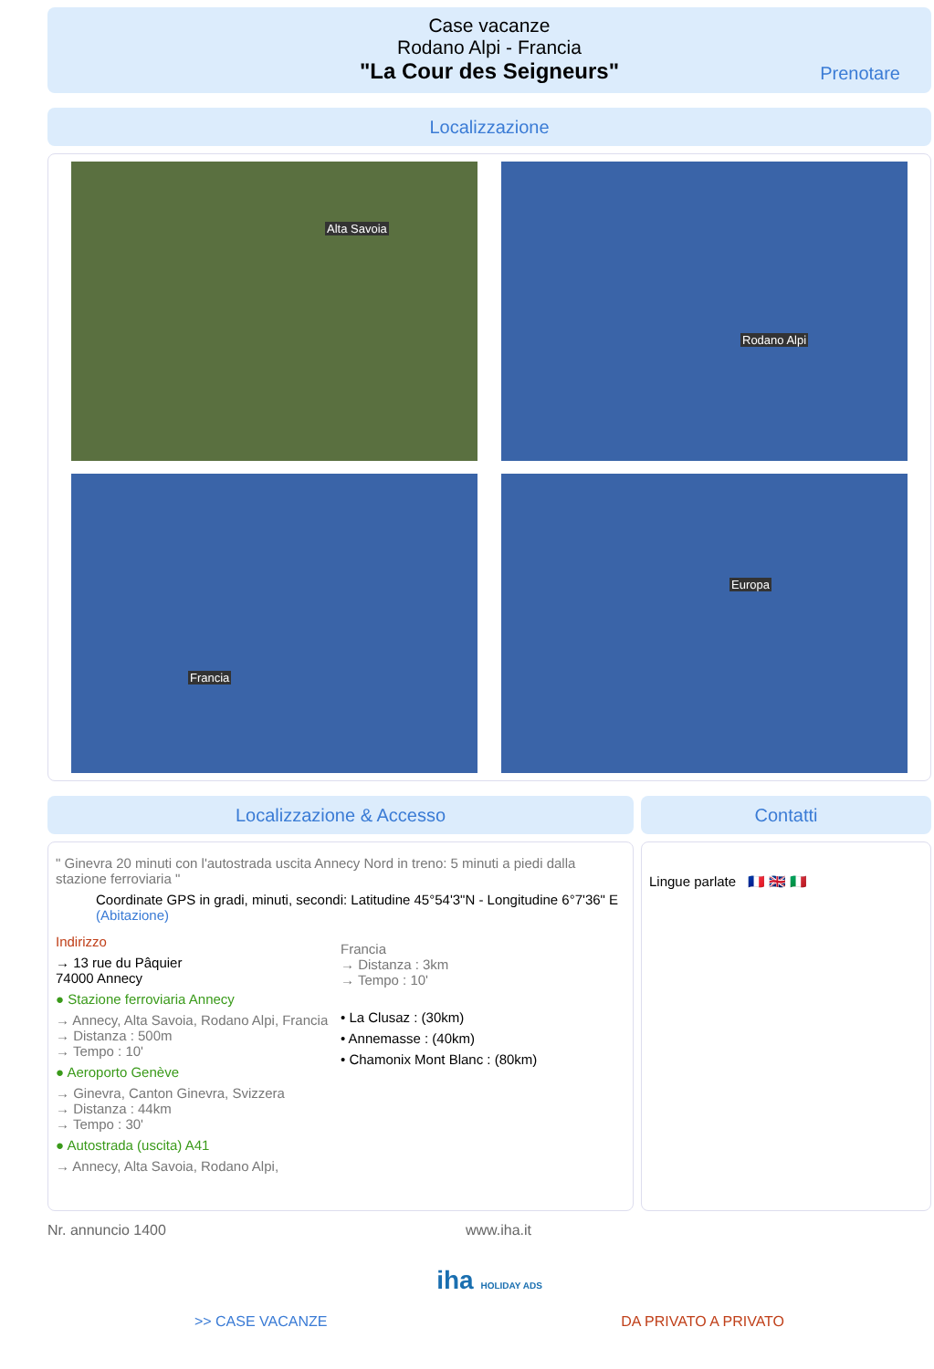Case vacanze
Rodano Alpi - Francia
"La Cour des Seigneurs"
Prenotare
Localizzazione
Alta Savoia
Rodano Alpi
Francia
Europa
Localizzazione & Accesso
" Ginevra 20 minuti con l'autostrada uscita Annecy Nord in treno: 5 minuti a piedi dalla stazione ferroviaria "
Coordinate GPS in gradi, minuti, secondi: Latitudine 45°54'3"N - Longitudine 6°7'36" E (Abitazione)
Indirizzo
→ 13 rue du Pâquier
74000 Annecy
● Stazione ferroviaria Annecy
→ Annecy, Alta Savoia, Rodano Alpi, Francia
→ Distanza : 500m
→ Tempo : 10'
● Aeroporto Genève
→ Ginevra, Canton Ginevra, Svizzera
→ Distanza : 44km
→ Tempo : 30'
● Autostrada (uscita) A41
→ Annecy, Alta Savoia, Rodano Alpi,
Francia
→ Distanza : 3km
→ Tempo : 10'
• La Clusaz : (30km)
• Annemasse : (40km)
• Chamonix Mont Blanc : (80km)
Contatti
Lingue parlate 🇫🇷 🇬🇧 🇮🇹
Nr. annuncio 1400 www.iha.it
iha HOLIDAY ADS
>> CASE VACANZE DA PRIVATO A PRIVATO